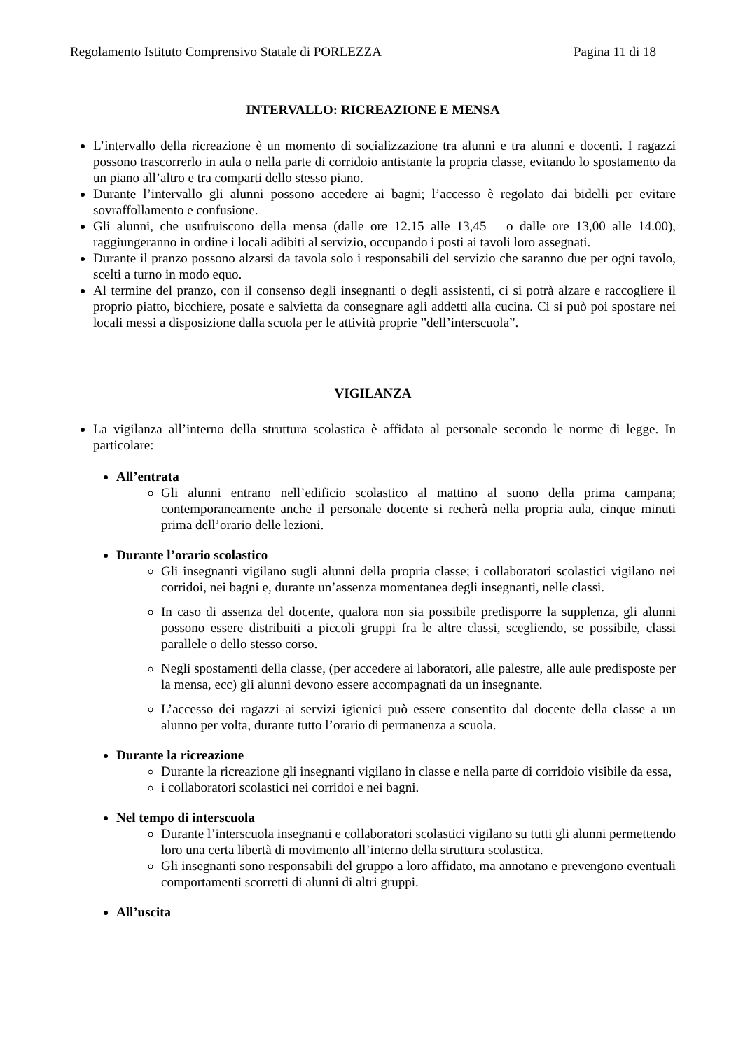Regolamento Istituto Comprensivo Statale di PORLEZZA Pagina 11 di 18
INTERVALLO: RICREAZIONE E MENSA
L’intervallo della ricreazione è un momento di socializzazione tra alunni e tra alunni e docenti. I ragazzi possono trascorrerlo in aula o nella parte di corridoio antistante la propria classe, evitando lo spostamento da un piano all’altro e tra comparti dello stesso piano.
Durante l’intervallo gli alunni possono accedere ai bagni; l’accesso è regolato dai bidelli per evitare sovraffollamento e confusione.
Gli alunni, che usufruiscono della mensa (dalle ore 12.15 alle 13,45 o dalle ore 13,00 alle 14.00), raggiungeranno in ordine i locali adibiti al servizio, occupando i posti ai tavoli loro assegnati.
Durante il pranzo possono alzarsi da tavola solo i responsabili del servizio che saranno due per ogni tavolo, scelti a turno in modo equo.
Al termine del pranzo, con il consenso degli insegnanti o degli assistenti, ci si potrà alzare e raccogliere il proprio piatto, bicchiere, posate e salvietta da consegnare agli addetti alla cucina. Ci si può poi spostare nei locali messi a disposizione dalla scuola per le attività proprie ”dell’interscuola”.
VIGILANZA
La vigilanza all’interno della struttura scolastica è affidata al personale secondo le norme di legge. In particolare:
All’entrata
Gli alunni entrano nell’edificio scolastico al mattino al suono della prima campana; contemporaneamente anche il personale docente si recherà nella propria aula, cinque minuti prima dell’orario delle lezioni.
Durante l’orario scolastico
Gli insegnanti vigilano sugli alunni della propria classe; i collaboratori scolastici vigilano nei corridoi, nei bagni e, durante un’assenza momentanea degli insegnanti, nelle classi.
In caso di assenza del docente, qualora non sia possibile predisporre la supplenza, gli alunni possono essere distribuiti a piccoli gruppi fra le altre classi, scegliendo, se possibile, classi parallele o dello stesso corso.
Negli spostamenti della classe, (per accedere ai laboratori, alle palestre, alle aule predisposte per la mensa, ecc) gli alunni devono essere accompagnati da un insegnante.
L’accesso dei ragazzi ai servizi igienici può essere consentito dal docente della classe a un alunno per volta, durante tutto l’orario di permanenza a scuola.
Durante la ricreazione
Durante la ricreazione gli insegnanti vigilano in classe e nella parte di corridoio visibile da essa,
i collaboratori scolastici nei corridoi e nei bagni.
Nel tempo di interscuola
Durante l’interscuola insegnanti e collaboratori scolastici vigilano su tutti gli alunni permettendo loro una certa libertà di movimento all’interno della struttura scolastica.
Gli insegnanti sono responsabili del gruppo a loro affidato, ma annotano e prevengono eventuali comportamenti scorretti di alunni di altri gruppi.
All’uscita